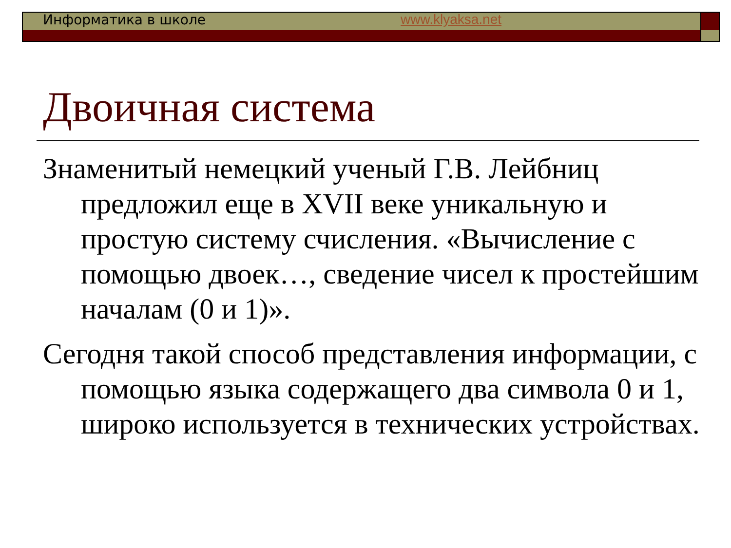Информатика в школе www.klyaksa.net
Двоичная система
Знаменитый немецкий ученый Г.В. Лейбниц предложил еще в XVII веке уникальную и простую систему счисления. «Вычисление с помощью двоек…, сведение чисел к простейшим началам (0 и 1)».
Сегодня такой способ представления информации, с помощью языка содержащего два символа 0 и 1, широко используется в технических устройствах.